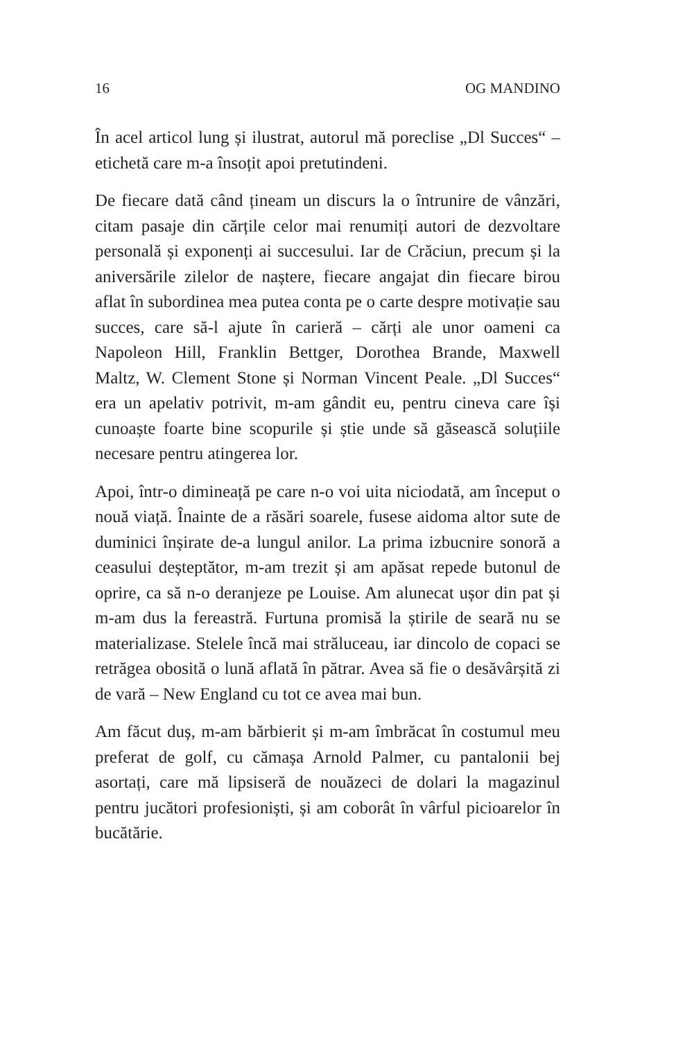16 OG MANDINO
În acel articol lung și ilustrat, autorul mă poreclise „Dl Succes“ – etichetă care m-a însoțit apoi pretutindeni.
De fiecare dată când țineam un discurs la o întrunire de vânzări, citam pasaje din cărțile celor mai renumiți autori de dezvoltare personală și exponenți ai succesului. Iar de Crăciun, precum și la aniversările zilelor de naștere, fiecare angajat din fiecare birou aflat în subordinea mea putea conta pe o carte despre motivație sau succes, care să-l ajute în carieră – cărți ale unor oameni ca Napoleon Hill, Franklin Bettger, Dorothea Brande, Maxwell Maltz, W. Clement Stone și Norman Vincent Peale. „Dl Succes“ era un apelativ potrivit, m-am gândit eu, pentru cineva care își cunoaște foarte bine scopurile și știe unde să găsească soluțiile necesare pentru atingerea lor.
Apoi, într-o dimineață pe care n-o voi uita niciodată, am început o nouă viață. Înainte de a răsări soarele, fusese aidoma altor sute de duminici înșirate de-a lungul anilor. La prima izbucnire sonoră a ceasului deșteptător, m-am trezit și am apăsat repede butonul de oprire, ca să n-o deranjeze pe Louise. Am alunecat ușor din pat și m-am dus la fereastră. Furtuna promisă la știrile de seară nu se materializase. Stelele încă mai străluceau, iar dincolo de copaci se retrăgea obosită o lună aflată în pătrar. Avea să fie o desăvârșită zi de vară – New England cu tot ce avea mai bun.
Am făcut duș, m-am bărbierit și m-am îmbrăcat în costumul meu preferat de golf, cu cămașa Arnold Palmer, cu pantalonii bej asortați, care mă lipsiseră de nouăzeci de dolari la magazinul pentru jucători profesioniști, și am coborât în vârful picioarelor în bucătărie.